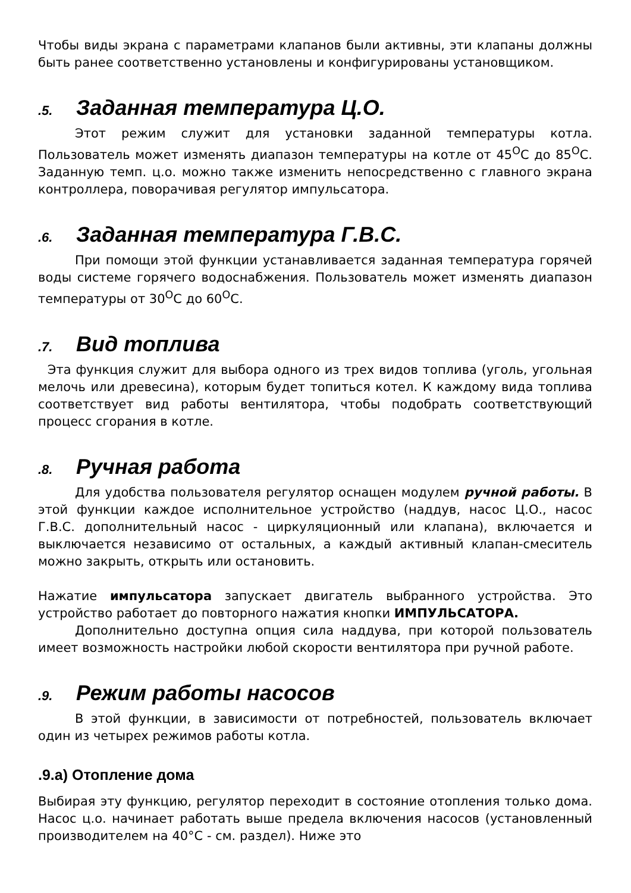Чтобы виды экрана с параметрами клапанов были активны, эти клапаны должны быть ранее соответственно установлены и конфигурированы установщиком.
.5. Заданная температура Ц.О.
Этот режим служит для установки заданной температуры котла. Пользователь может изменять диапазон температуры на котле от 45<sup>O</sup>C до 85<sup>O</sup>C. Заданную темп. ц.о. можно также изменить непосредственно с главного экрана контроллера, поворачивая регулятор импульсатора.
.6. Заданная температура Г.В.С.
При помощи этой функции устанавливается заданная температура горячей воды системе горячего водоснабжения. Пользователь может изменять диапазон температуры от 30<sup>O</sup>C до 60<sup>O</sup>C.
.7. Вид топлива
Эта функция служит для выбора одного из трех видов топлива (уголь, угольная мелочь или древесина), которым будет топиться котел. К каждому вида топлива соответствует вид работы вентилятора, чтобы подобрать соответствующий процесс сгорания в котле.
.8. Ручная работа
Для удобства пользователя регулятор оснащен модулем ручной работы. В этой функции каждое исполнительное устройство (наддув, насос Ц.О., насос Г.В.С. дополнительный насос - циркуляционный или клапана), включается и выключается независимо от остальных, а каждый активный клапан-смеситель можно закрыть, открыть или остановить.
Нажатие импульсатора запускает двигатель выбранного устройства. Это устройство работает до повторного нажатия кнопки ИМПУЛЬСАТОРА.
Дополнительно доступна опция сила наддува, при которой пользователь имеет возможность настройки любой скорости вентилятора при ручной работе.
.9. Режим работы насосов
В этой функции, в зависимости от потребностей, пользователь включает один из четырех режимов работы котла.
.9.a) Отопление дома
Выбирая эту функцию, регулятор переходит в состояние отопления только дома. Насос ц.о. начинает работать выше предела включения насосов (установленный производителем на 40°C - см. раздел). Ниже это